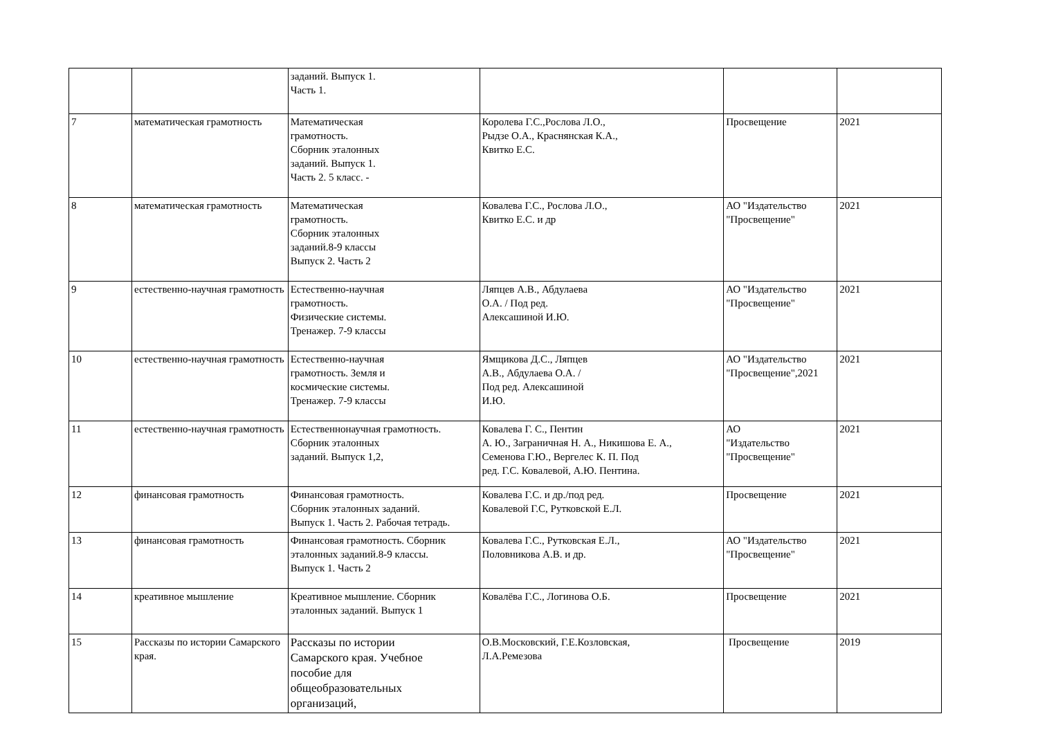| | | заданий. Выпуск 1. Часть 1. | | | |
| 7 | математическая грамотность | Математическая грамотность. Сборник эталонных заданий. Выпуск 1. Часть 2. 5 класс. - | Королева Г.С.,Рослова Л.О., Рыдзе О.А., Краснянская К.А., Квитко Е.С. | Просвещение | 2021 |
| 8 | математическая грамотность | Математическая грамотность. Сборник эталонных заданий.8-9 классы Выпуск 2. Часть 2 | Ковалева Г.С., Рослова Л.О., Квитко Е.С. и др | АО "Издательство "Просвещение" | 2021 |
| 9 | естественно-научная грамотность | Естественно-научная грамотность. Физические системы. Тренажер. 7-9 классы | Ляпцев А.В., Абдулаева О.А. / Под ред. Алексашиной И.Ю. | АО "Издательство "Просвещение" | 2021 |
| 10 | естественно-научная грамотность | Естественно-научная грамотность. Земля и космические системы. Тренажер. 7-9 классы | Ямщикова Д.С., Ляпцев А.В., Абдулаева О.А. / Под ред. Алексашиной И.Ю. | АО "Издательство "Просвещение",2021 | 2021 |
| 11 | естественно-научная грамотность | Естественнонаучная грамотность. Сборник эталонных заданий. Выпуск 1,2, | Ковалева Г. С., Пентин А. Ю., Заграничная Н. А., Никишова Е. А., Семенова Г.Ю., Вергелес К. П. Под ред. Г.С. Ковалевой, А.Ю. Пентина. | АО "Издательство "Просвещение" | 2021 |
| 12 | финансовая грамотность | Финансовая грамотность. Сборник эталонных заданий. Выпуск 1. Часть 2. Рабочая тетрадь. | Ковалева Г.С. и др./под ред. Ковалевой Г.С, Рутковской Е.Л. | Просвещение | 2021 |
| 13 | финансовая грамотность | Финансовая грамотность. Сборник эталонных заданий.8-9 классы. Выпуск 1. Часть 2 | Ковалева Г.С., Рутковская Е.Л., Половникова А.В. и др. | АО "Издательство "Просвещение" | 2021 |
| 14 | креативное мышление | Креативное мышление. Сборник эталонных заданий. Выпуск 1 | Ковалёва Г.С., Логинова О.Б. | Просвещение | 2021 |
| 15 | Рассказы по истории Самарского края. | Рассказы по истории Самарского края. Учебное пособие для общеобразовательных организаций, | О.В.Московский, Г.Е.Козловская, Л.А.Ремезова | Просвещение | 2019 |